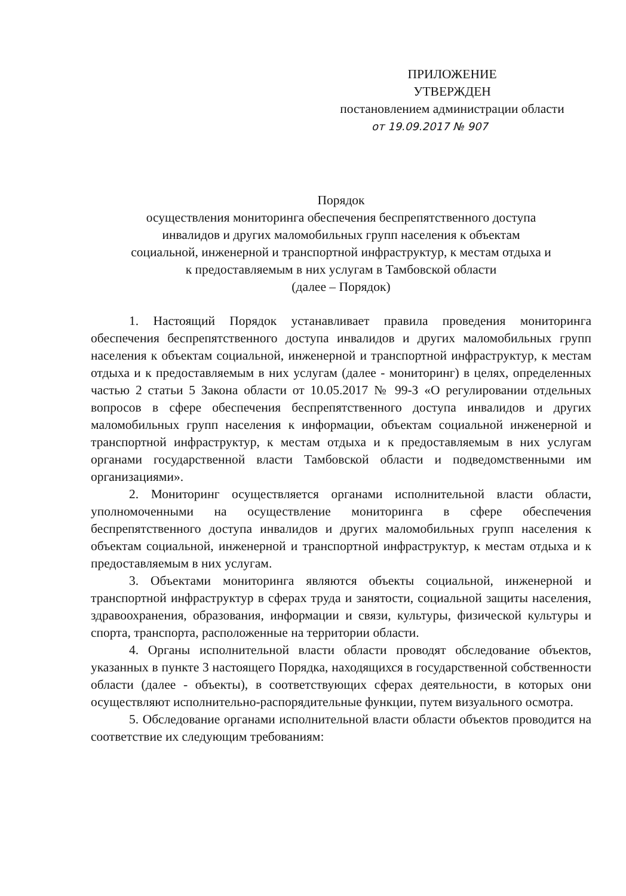ПРИЛОЖЕНИЕ
УТВЕРЖДЕН
постановлением администрации области
от 19.09.2017 № 907
Порядок
осуществления мониторинга обеспечения беспрепятственного доступа
инвалидов и других маломобильных групп населения к объектам
социальной, инженерной и транспортной инфраструктур, к местам отдыха и
к предоставляемым в них услугам в Тамбовской области
(далее – Порядок)
1. Настоящий Порядок устанавливает правила проведения мониторинга обеспечения беспрепятственного доступа инвалидов и других маломобильных групп населения к объектам социальной, инженерной и транспортной инфраструктур, к местам отдыха и к предоставляемым в них услугам (далее - мониторинг) в целях, определенных частью 2 статьи 5 Закона области от 10.05.2017 № 99-З «О регулировании отдельных вопросов в сфере обеспечения беспрепятственного доступа инвалидов и других маломобильных групп населения к информации, объектам социальной инженерной и транспортной инфраструктур, к местам отдыха и к предоставляемым в них услугам органами государственной власти Тамбовской области и подведомственными им организациями».
2. Мониторинг осуществляется органами исполнительной власти области, уполномоченными на осуществление мониторинга в сфере обеспечения беспрепятственного доступа инвалидов и других маломобильных групп населения к объектам социальной, инженерной и транспортной инфраструктур, к местам отдыха и к предоставляемым в них услугам.
3. Объектами мониторинга являются объекты социальной, инженерной и транспортной инфраструктур в сферах труда и занятости, социальной защиты населения, здравоохранения, образования, информации и связи, культуры, физической культуры и спорта, транспорта, расположенные на территории области.
4. Органы исполнительной власти области проводят обследование объектов, указанных в пункте 3 настоящего Порядка, находящихся в государственной собственности области (далее - объекты), в соответствующих сферах деятельности, в которых они осуществляют исполнительно-распорядительные функции, путем визуального осмотра.
5. Обследование органами исполнительной власти области объектов проводится на соответствие их следующим требованиям: